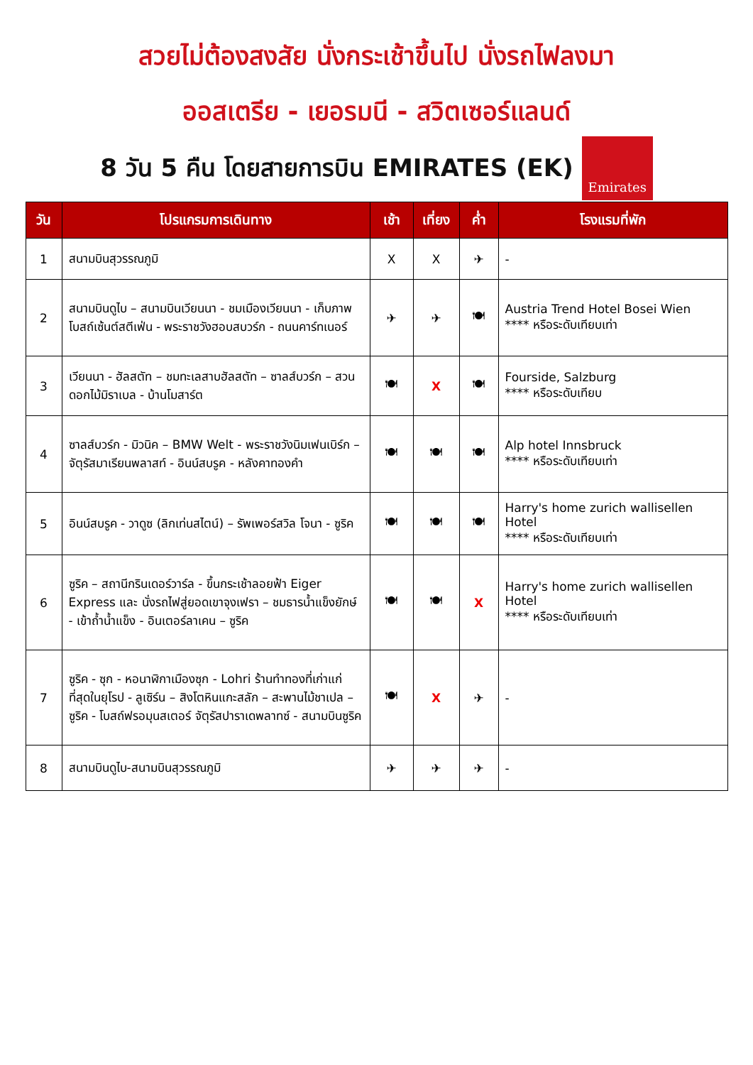สวยไม่ต้องสงสัย นั่งกระเช้าขึ้นไป นั่งรถไฟลงมา
ออสเตรีย - เยอรมนี - สวิตเซอร์แลนด์
8 วัน 5 คืน โดยสายการบิน EMIRATES (EK)
Emirates
| วัน | โปรแกรมการเดินทาง | เช้า | เที่ยง | ค่ำ | โรงแรมที่พัก |
| --- | --- | --- | --- | --- | --- |
| 1 | สนามบินสุวรรณภูมิ | X | X | ✈ | - |
| 2 | สนามบินดูไบ – สนามบินเวียนนา - ชมเมืองเวียนนา - เก็บภาพโบสถ์เซ้นต์สตีเฟ่น - พระราชวังฮอบสบวร์ก - ถนนคาร์ทเนอร์ | ✈ | ✈ | 🍽 | Austria Trend Hotel Bosei Wien **** หรือระดับเทียบเท่า |
| 3 | เวียนนา - ฮัลสตัท – ชมทะเลสาบฮัลสตัท – ซาลส์บวร์ก – สวนดอกไม้มิราเบล - บ้านโมสาร์ต | 🍽 | X | 🍽 | Fourside, Salzburg **** หรือระดับเทียบ |
| 4 | ซาลส์บวร์ก - มิวนิค – BMW Welt - พระราชวังนิมเฟนเบิร์ก – จัตุรัสมาเรียนพลาสท์ - อินน์สบรูค - หลังคาทองคำ | 🍽 | 🍽 | 🍽 | Alp hotel Innsbruck **** หรือระดับเทียบเท่า |
| 5 | อินน์สบรูค - วาดูซ (ลิกเท่นสไตน์) – รัพเพอร์สวิล โจนา - ซูริค | 🍽 | 🍽 | 🍽 | Harry's home zurich wallisellen Hotel **** หรือระดับเทียบเท่า |
| 6 | ซูริค – สถานีกรินเดอร์วาร์ล - ขึ้นกระเช้าลอยฟ้า Eiger Express และ นั่งรถไฟสู่ยอดเขาจุงเฟรา – ชมธารน้ำแข็งยักษ์ - เข้าถ้ำน้ำแข็ง - อินเตอร์ลาเคน – ซูริค | 🍽 | 🍽 | X | Harry's home zurich wallisellen Hotel **** หรือระดับเทียบเท่า |
| 7 | ซูริค - ซุก - หอนาฬิกาเมืองซุก - Lohri ร้านทำทองที่เก่าแก่ที่สุดในยุโรป - ลูเซิร์น – สิงโตหินแกะสลัก – สะพานไม้ชาเปล – ซูริค - โบสถ์ฟรอมุนสเตอร์ จัตุรัสปาราเดพลาทซ์ - สนามบินซูริค | 🍽 | X | ✈ | - |
| 8 | สนามบินดูไบ-สนามบินสุวรรณภูมิ | ✈ | ✈ | ✈ | - |